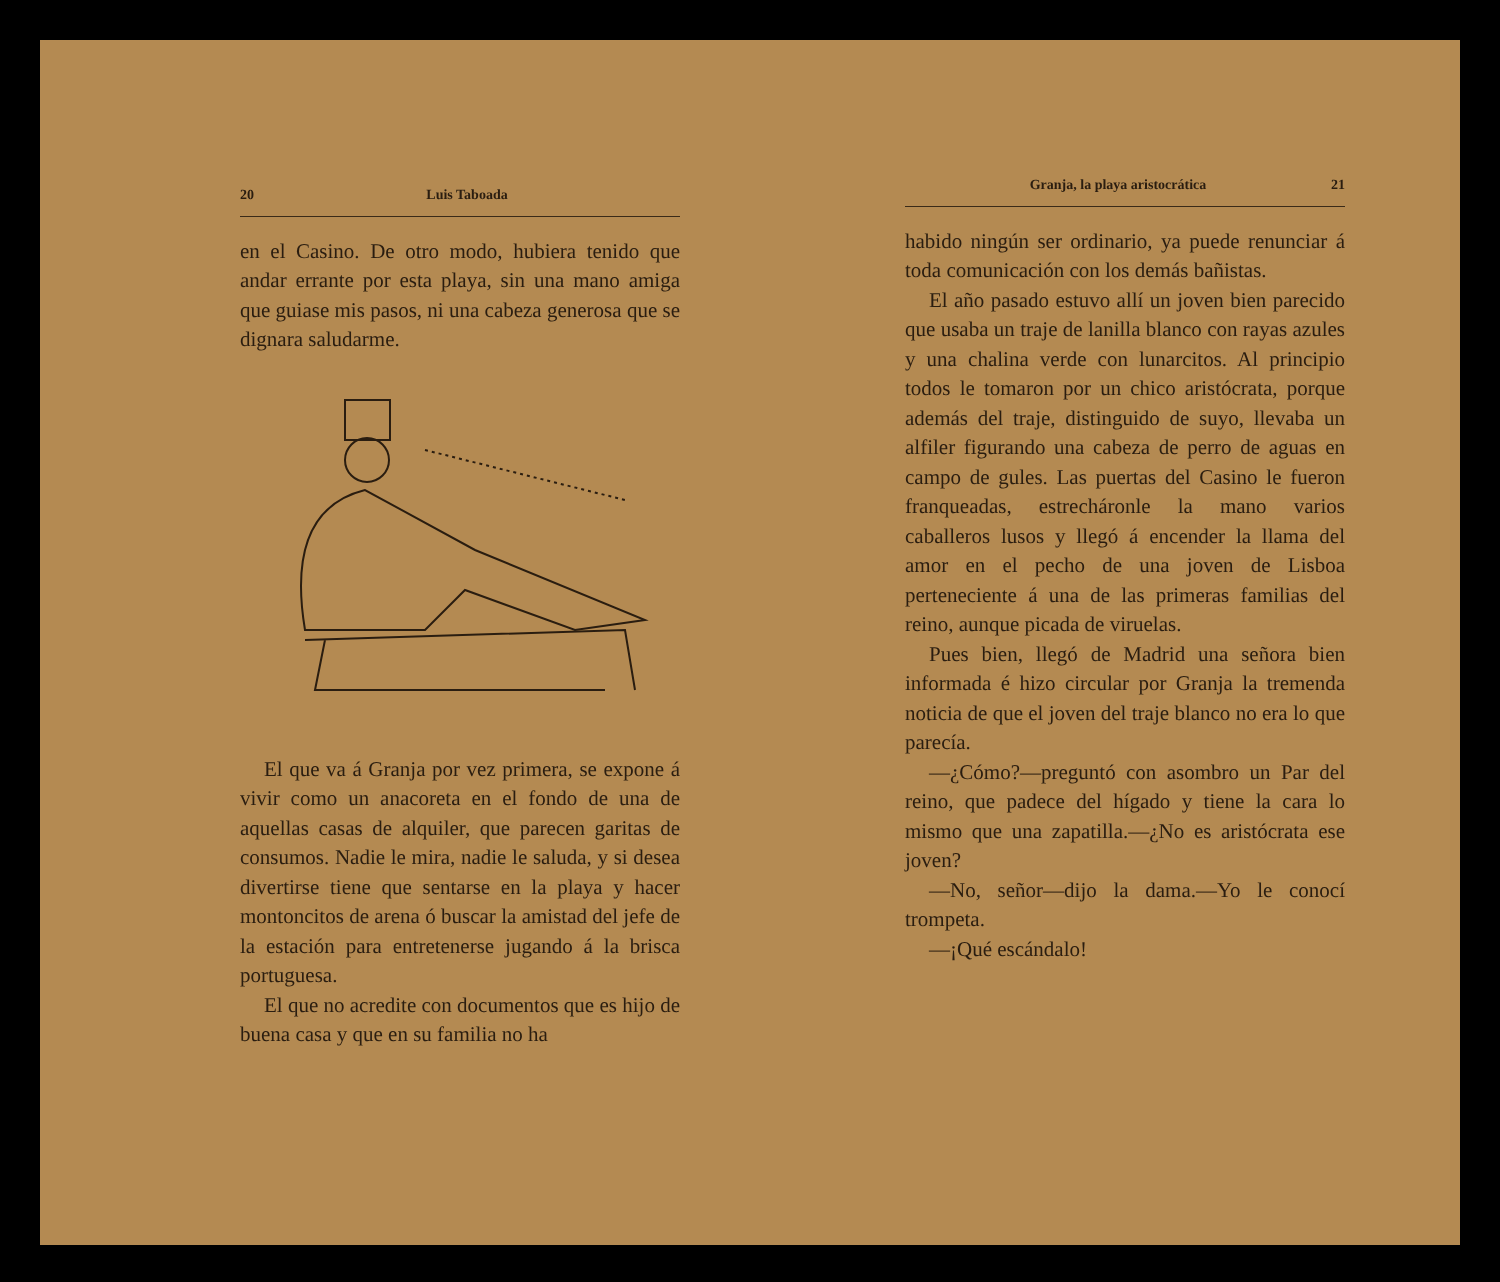20 Luis Taboada
en el Casino. De otro modo, hubiera tenido que andar errante por esta playa, sin una mano amiga que guiase mis pasos, ni una cabeza generosa que se dignara saludarme.
El que va á Granja por vez primera, se expone á vivir como un anacoreta en el fondo de una de aquellas casas de alquiler, que parecen garitas de consumos. Nadie le mira, nadie le saluda, y si desea divertirse tiene que sentarse en la playa y hacer montoncitos de arena ó buscar la amistad del jefe de la estación para entretenerse jugando á la brisca portuguesa.
El que no acredite con documentos que es hijo de buena casa y que en su familia no ha
Granja, la playa aristocrática 21
habido ningún ser ordinario, ya puede renunciar á toda comunicación con los demás bañistas.
El año pasado estuvo allí un joven bien parecido que usaba un traje de lanilla blanco con rayas azules y una chalina verde con lunarcitos. Al principio todos le tomaron por un chico aristócrata, porque además del traje, distinguido de suyo, llevaba un alfiler figurando una cabeza de perro de aguas en campo de gules. Las puertas del Casino le fueron franqueadas, estrecháronle la mano varios caballeros lusos y llegó á encender la llama del amor en el pecho de una joven de Lisboa perteneciente á una de las primeras familias del reino, aunque picada de viruelas.
Pues bien, llegó de Madrid una señora bien informada é hizo circular por Granja la tremenda noticia de que el joven del traje blanco no era lo que parecía.
—¿Cómo?—preguntó con asombro un Par del reino, que padece del hígado y tiene la cara lo mismo que una zapatilla.—¿No es aristócrata ese joven?
—No, señor—dijo la dama.—Yo le conocí trompeta.
—¡Qué escándalo!